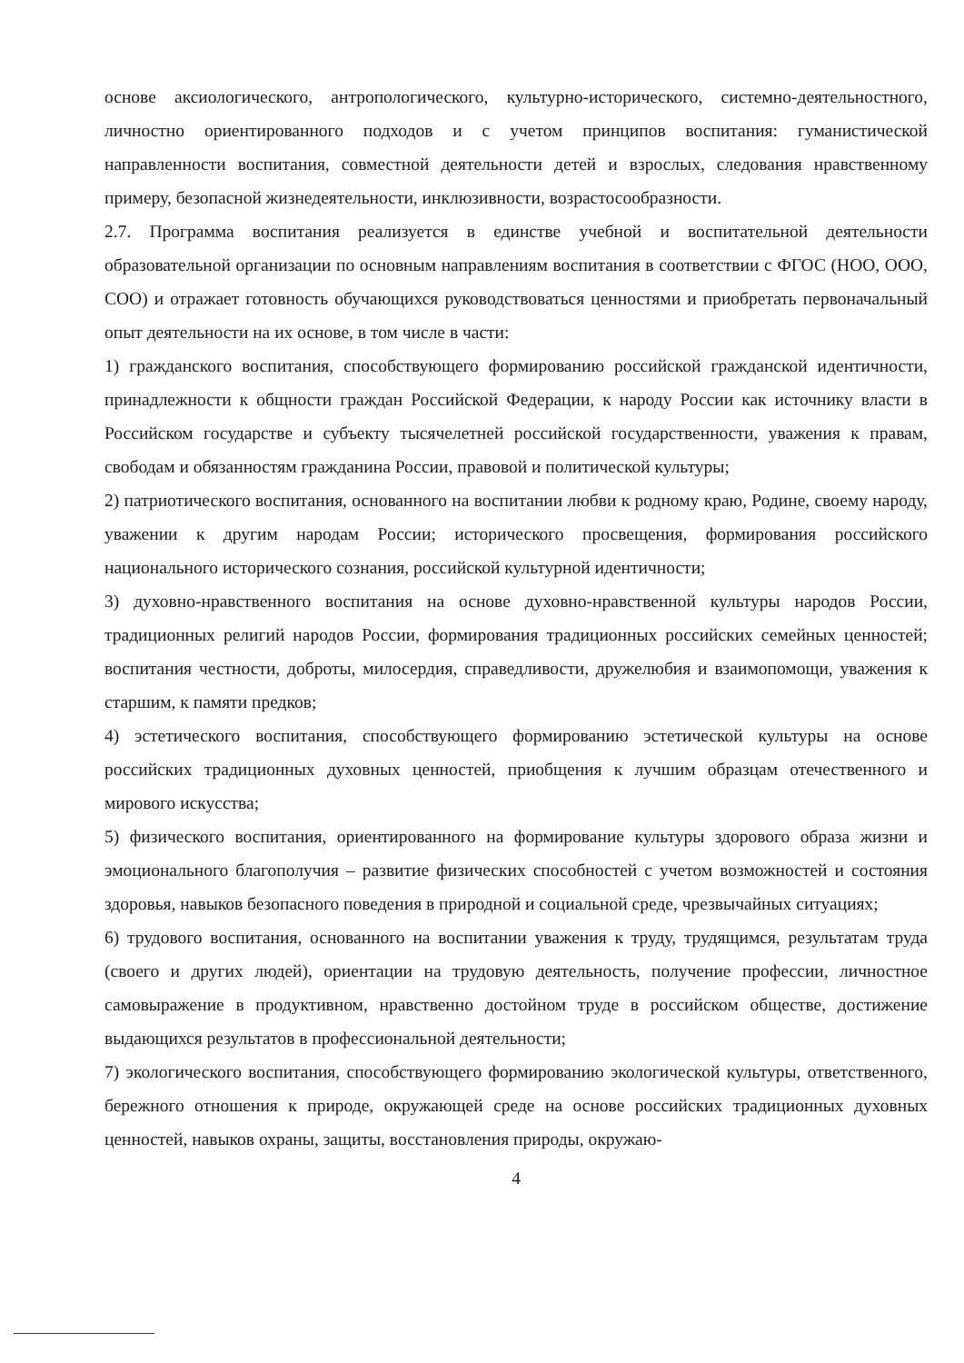основе аксиологического, антропологического, культурно-исторического, системно-деятельностного, личностно ориентированного подходов и с учетом принципов воспитания: гуманистической направленности воспитания, совместной деятельности детей и взрослых, следования нравственному примеру, безопасной жизнедеятельности, инклюзивности, возрастосообразности.
2.7. Программа воспитания реализуется в единстве учебной и воспитательной деятельности образовательной организации по основным направлениям воспитания в соответствии с ФГОС (НОО, ООО, СОО) и отражает готовность обучающихся руководствоваться ценностями и приобретать первоначальный опыт деятельности на их основе, в том числе в части:
1) гражданского воспитания, способствующего формированию российской гражданской идентичности, принадлежности к общности граждан Российской Федерации, к народу России как источнику власти в Российском государстве и субъекту тысячелетней российской государственности, уважения к правам, свободам и обязанностям гражданина России, правовой и политической культуры;
2) патриотического воспитания, основанного на воспитании любви к родному краю, Родине, своему народу, уважении к другим народам России; исторического просвещения, формирования российского национального исторического сознания, российской культурной идентичности;
3) духовно-нравственного воспитания на основе духовно-нравственной культуры народов России, традиционных религий народов России, формирования традиционных российских семейных ценностей; воспитания честности, доброты, милосердия, справедливости, дружелюбия и взаимопомощи, уважения к старшим, к памяти предков;
4) эстетического воспитания, способствующего формированию эстетической культуры на основе российских традиционных духовных ценностей, приобщения к лучшим образцам отечественного и мирового искусства;
5) физического воспитания, ориентированного на формирование культуры здорового образа жизни и эмоционального благополучия – развитие физических способностей с учетом возможностей и состояния здоровья, навыков безопасного поведения в природной и социальной среде, чрезвычайных ситуациях;
6) трудового воспитания, основанного на воспитании уважения к труду, трудящимся, результатам труда (своего и других людей), ориентации на трудовую деятельность, получение профессии, личностное самовыражение в продуктивном, нравственно достойном труде в российском обществе, достижение выдающихся результатов в профессиональной деятельности;
7) экологического воспитания, способствующего формированию экологической культуры, ответственного, бережного отношения к природе, окружающей среде на основе российских традиционных духовных ценностей, навыков охраны, защиты, восстановления природы, окружаю-
4